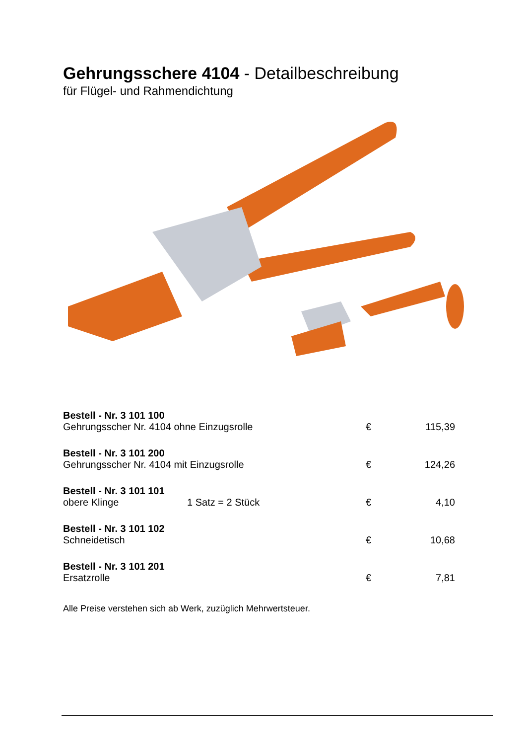Gehrungsschere 4104 - Detailbeschreibung
für Flügel- und Rahmendichtung
| Bestell - Nr. 3 101 100 | | | |
| Gehrungsscher Nr. 4104 ohne Einzugsrolle | | € | 115,39 |
| Bestell - Nr. 3 101 200 | | | |
| Gehrungsscher Nr. 4104 mit Einzugsrolle | | € | 124,26 |
| Bestell - Nr. 3 101 101 | | | |
| obere Klinge | 1 Satz = 2 Stück | € | 4,10 |
| Bestell - Nr. 3 101 102 | | | |
| Schneidetisch | | € | 10,68 |
| Bestell - Nr. 3 101 201 | | | |
| Ersatzrolle | | € | 7,81 |
Alle Preise verstehen sich ab Werk, zuzüglich Mehrwertsteuer.